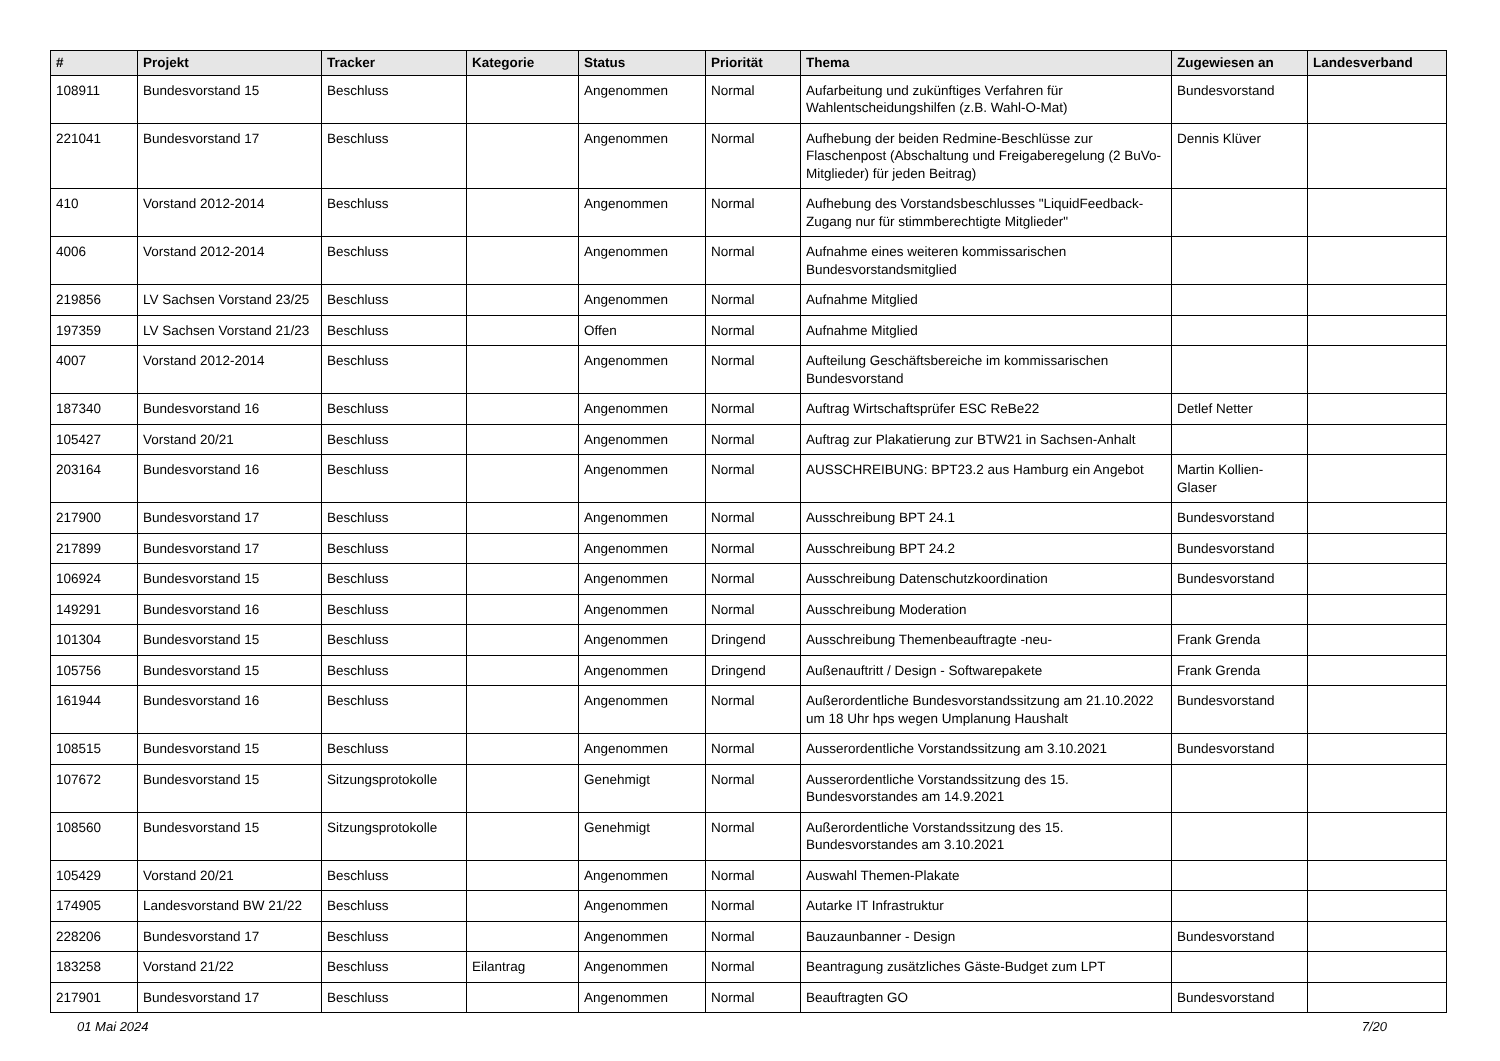| # | Projekt | Tracker | Kategorie | Status | Priorität | Thema | Zugewiesen an | Landesverband |
| --- | --- | --- | --- | --- | --- | --- | --- | --- |
| 108911 | Bundesvorstand 15 | Beschluss | | Angenommen | Normal | Aufarbeitung und zukünftiges Verfahren für Wahlentscheidungshilfen (z.B. Wahl-O-Mat) | Bundesvorstand | |
| 221041 | Bundesvorstand 17 | Beschluss | | Angenommen | Normal | Aufhebung der beiden Redmine-Beschlüsse zur Flaschenpost (Abschaltung und Freigaberegelung (2 BuVo-Mitglieder) für jeden Beitrag) | Dennis Klüver | |
| 410 | Vorstand 2012-2014 | Beschluss | | Angenommen | Normal | Aufhebung des Vorstandsbeschlusses "LiquidFeedback-Zugang nur für stimmberechtigte Mitglieder" | | |
| 4006 | Vorstand 2012-2014 | Beschluss | | Angenommen | Normal | Aufnahme eines weiteren kommissarischen Bundesvorstandsmitglied | | |
| 219856 | LV Sachsen Vorstand 23/25 | Beschluss | | Angenommen | Normal | Aufnahme Mitglied | | |
| 197359 | LV Sachsen Vorstand 21/23 | Beschluss | | Offen | Normal | Aufnahme Mitglied | | |
| 4007 | Vorstand 2012-2014 | Beschluss | | Angenommen | Normal | Aufteilung Geschäftsbereiche im kommissarischen Bundesvorstand | | |
| 187340 | Bundesvorstand 16 | Beschluss | | Angenommen | Normal | Auftrag Wirtschaftsprüfer ESC ReBe22 | Detlef Netter | |
| 105427 | Vorstand 20/21 | Beschluss | | Angenommen | Normal | Auftrag zur Plakatierung zur BTW21 in Sachsen-Anhalt | | |
| 203164 | Bundesvorstand 16 | Beschluss | | Angenommen | Normal | AUSSCHREIBUNG: BPT23.2 aus Hamburg ein Angebot | Martin Kollien-Glaser | |
| 217900 | Bundesvorstand 17 | Beschluss | | Angenommen | Normal | Ausschreibung BPT 24.1 | Bundesvorstand | |
| 217899 | Bundesvorstand 17 | Beschluss | | Angenommen | Normal | Ausschreibung BPT 24.2 | Bundesvorstand | |
| 106924 | Bundesvorstand 15 | Beschluss | | Angenommen | Normal | Ausschreibung Datenschutzkoordination | Bundesvorstand | |
| 149291 | Bundesvorstand 16 | Beschluss | | Angenommen | Normal | Ausschreibung Moderation | | |
| 101304 | Bundesvorstand 15 | Beschluss | | Angenommen | Dringend | Ausschreibung Themenbeauftragte -neu- | Frank Grenda | |
| 105756 | Bundesvorstand 15 | Beschluss | | Angenommen | Dringend | Außenauftritt / Design - Softwarepakete | Frank Grenda | |
| 161944 | Bundesvorstand 16 | Beschluss | | Angenommen | Normal | Außerordentliche Bundesvorstandssitzung am 21.10.2022 um 18 Uhr hps wegen Umplanung Haushalt | Bundesvorstand | |
| 108515 | Bundesvorstand 15 | Beschluss | | Angenommen | Normal | Ausserordentliche Vorstandssitzung am 3.10.2021 | Bundesvorstand | |
| 107672 | Bundesvorstand 15 | Sitzungsprotokolle | | Genehmigt | Normal | Ausserordentliche Vorstandssitzung des 15. Bundesvorstandes am 14.9.2021 | | |
| 108560 | Bundesvorstand 15 | Sitzungsprotokolle | | Genehmigt | Normal | Außerordentliche Vorstandssitzung des 15. Bundesvorstandes am 3.10.2021 | | |
| 105429 | Vorstand 20/21 | Beschluss | | Angenommen | Normal | Auswahl Themen-Plakate | | |
| 174905 | Landesvorstand BW 21/22 | Beschluss | | Angenommen | Normal | Autarke IT Infrastruktur | | |
| 228206 | Bundesvorstand 17 | Beschluss | | Angenommen | Normal | Bauzaunbanner - Design | Bundesvorstand | |
| 183258 | Vorstand 21/22 | Beschluss | Eilantrag | Angenommen | Normal | Beantragung zusätzliches Gäste-Budget zum LPT | | |
| 217901 | Bundesvorstand 17 | Beschluss | | Angenommen | Normal | Beauftragten GO | Bundesvorstand | |
01 Mai 2024 7/20